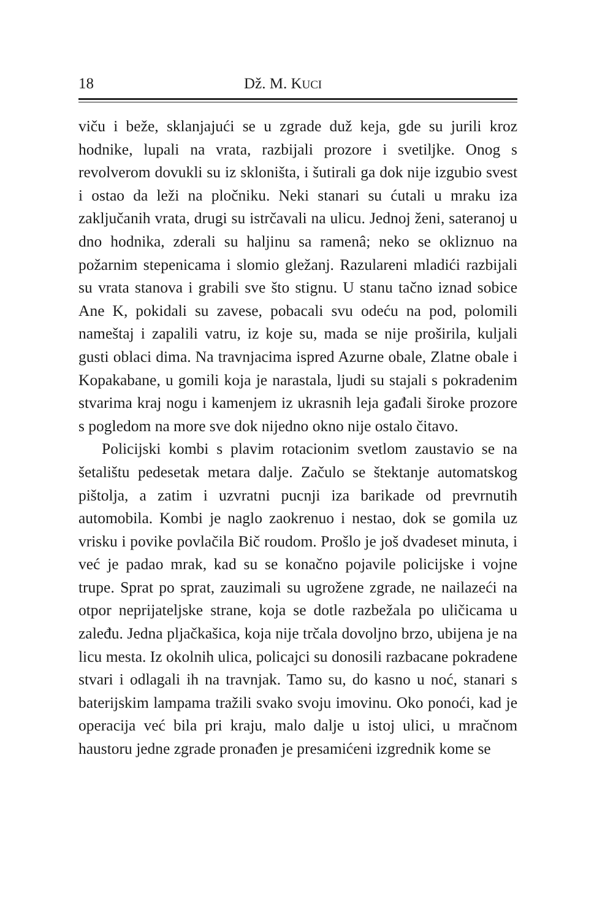18 Dž. M. KUCI
viču i beže, sklanjajući se u zgrade duž keja, gde su jurili kroz hodnike, lupali na vrata, razbijali prozore i svetiljke. Onog s revolverom dovukli su iz skloništa, i šutirali ga dok nije izgubio svest i ostao da leži na pločniku. Neki stanari su ćutali u mraku iza zaključanih vrata, drugi su istrčavali na ulicu. Jednoj ženi, sateranoj u dno hodnika, zderali su haljinu sa ramenâ; neko se okliznuo na požarnim stepenicama i slomio gležanj. Razulareni mladići razbijali su vrata stanova i grabili sve što stignu. U stanu tačno iznad sobice Ane K, pokidali su zavese, pobacali svu odeću na pod, polomili nameštaj i zapalili vatru, iz koje su, mada se nije proširila, kuljali gusti oblaci dima. Na travnjacima ispred Azurne obale, Zlatne obale i Kopakabane, u gomili koja je narastala, ljudi su stajali s pokradenim stvarima kraj nogu i kamenjem iz ukrasnih leja gađali široke prozore s pogledom na more sve dok nijedno okno nije ostalo čitavo.
Policijski kombi s plavim rotacionim svetlom zaustavio se na šetalištu pedesetak metara dalje. Začulo se štektanje automatskog pištolja, a zatim i uzvratni pucnji iza barikade od prevrnutih automobila. Kombi je naglo zaokrenuo i nestao, dok se gomila uz vrisku i povike povlačila Bič roudom. Prošlo je još dvadeset minuta, i već je padao mrak, kad su se konačno pojavile policijske i vojne trupe. Sprat po sprat, zauzimali su ugrožene zgrade, ne nailazeći na otpor neprijateljske strane, koja se dotle razbežala po uličicama u zaleđu. Jedna pljačkašica, koja nije trčala dovoljno brzo, ubijena je na licu mesta. Iz okolnih ulica, policajci su donosili razbacane pokradene stvari i odlagali ih na travnjak. Tamo su, do kasno u noć, stanari s baterijskim lampama tražili svako svoju imovinu. Oko ponoći, kad je operacija već bila pri kraju, malo dalje u istoj ulici, u mračnom haustoru jedne zgrade pronađen je presamićeni izgrednik kome se